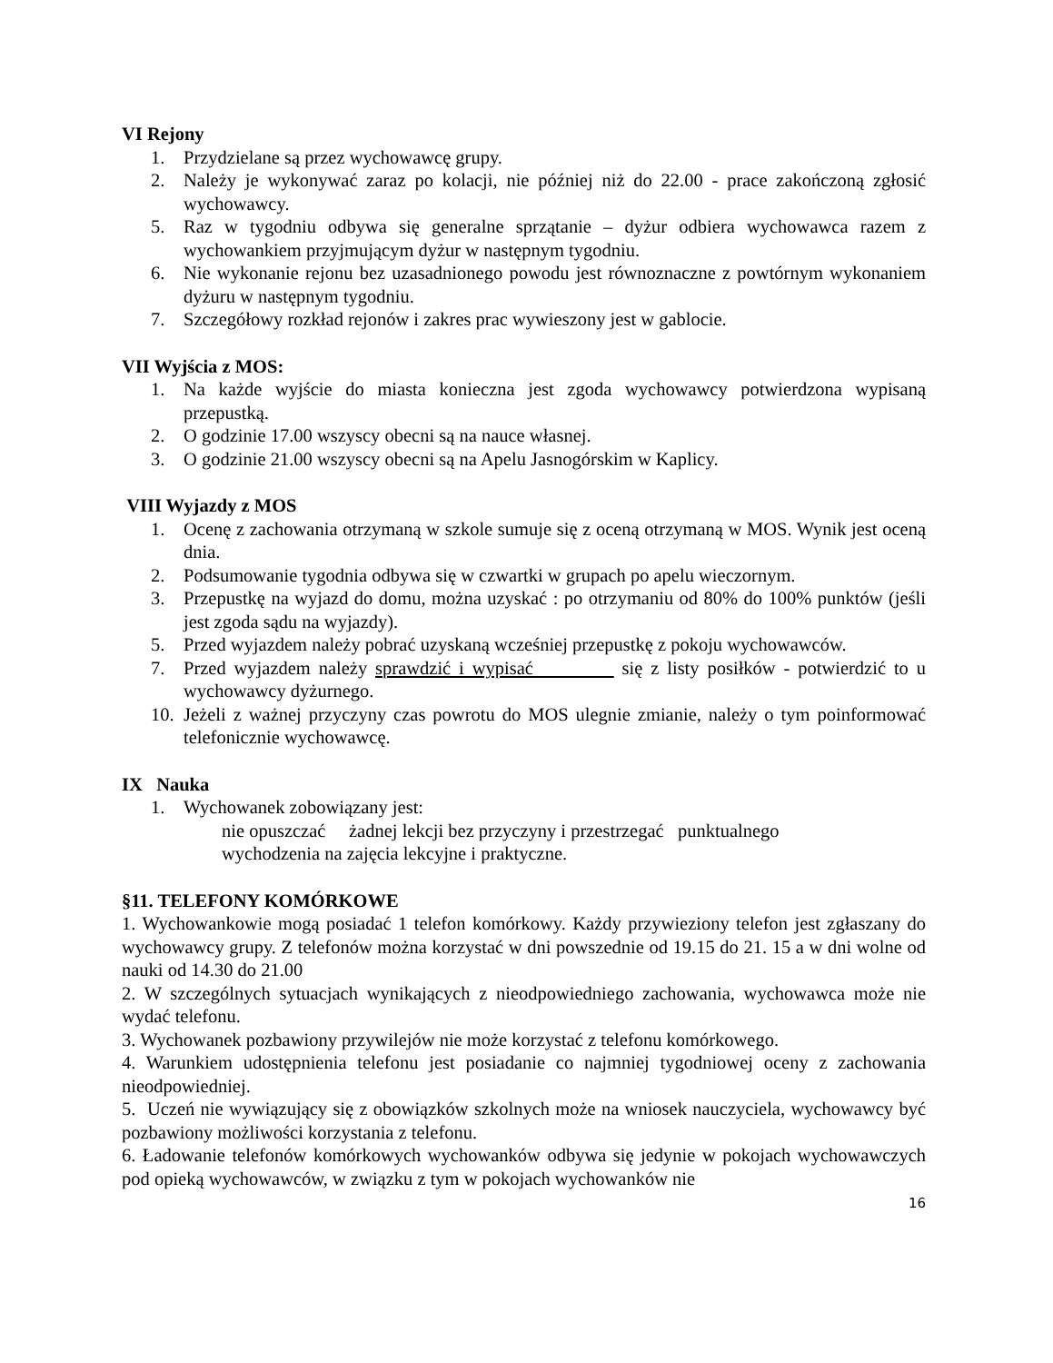VI Rejony
1. Przydzielane są przez wychowawcę grupy.
2. Należy je wykonywać zaraz po kolacji, nie później niż do 22.00 - prace zakończoną zgłosić wychowawcy.
5. Raz w tygodniu odbywa się generalne sprzątanie – dyżur odbiera wychowawca razem z wychowankiem przyjmującym dyżur w następnym tygodniu.
6. Nie wykonanie rejonu bez uzasadnionego powodu jest równoznaczne z powtórnym wykonaniem dyżuru w następnym tygodniu.
7. Szczegółowy rozkład rejonów i zakres prac wywieszony jest w gablocie.
VII Wyjścia z MOS:
1. Na każde wyjście do miasta konieczna jest zgoda wychowawcy potwierdzona wypisaną przepustką.
2. O godzinie 17.00 wszyscy obecni są na nauce własnej.
3. O godzinie 21.00 wszyscy obecni są na Apelu Jasnogórskim w Kaplicy.
VIII Wyjazdy z MOS
1. Ocenę z zachowania otrzymaną w szkole sumuje się z oceną otrzymaną w MOS. Wynik jest oceną dnia.
2. Podsumowanie tygodnia odbywa się w czwartki w grupach po apelu wieczornym.
3. Przepustkę na wyjazd do domu, można uzyskać : po otrzymaniu od 80% do 100% punktów (jeśli jest zgoda sądu na wyjazdy).
5. Przed wyjazdem należy pobrać uzyskaną wcześniej przepustkę z pokoju wychowawców.
7. Przed wyjazdem należy sprawdzić i wypisać się z listy posiłków - potwierdzić to u wychowawcy dyżurnego.
10. Jeżeli z ważnej przyczyny czas powrotu do MOS ulegnie zmianie, należy o tym poinformować telefonicznie wychowawcę.
IX Nauka
1. Wychowanek zobowiązany jest:
nie opuszczać żadnej lekcji bez przyczyny i przestrzegać punktualnego
wychodzenia na zajęcia lekcyjne i praktyczne.
§11. TELEFONY KOMÓRKOWE
1. Wychowankowie mogą posiadać 1 telefon komórkowy. Każdy przywieziony telefon jest zgłaszany do wychowawcy grupy. Z telefonów można korzystać w dni powszednie od 19.15 do 21. 15 a w dni wolne od nauki od 14.30 do 21.00
2. W szczególnych sytuacjach wynikających z nieodpowiedniego zachowania, wychowawca może nie wydać telefonu.
3. Wychowanek pozbawiony przywilejów nie może korzystać z telefonu komórkowego.
4. Warunkiem udostępnienia telefonu jest posiadanie co najmniej tygodniowej oceny z zachowania nieodpowiedniej.
5. Uczeń nie wywiązujący się z obowiązków szkolnych może na wniosek nauczyciela, wychowawcy być pozbawiony możliwości korzystania z telefonu.
6. Ładowanie telefonów komórkowych wychowanków odbywa się jedynie w pokojach wychowawczych pod opieką wychowawców, w związku z tym w pokojach wychowanków nie
16